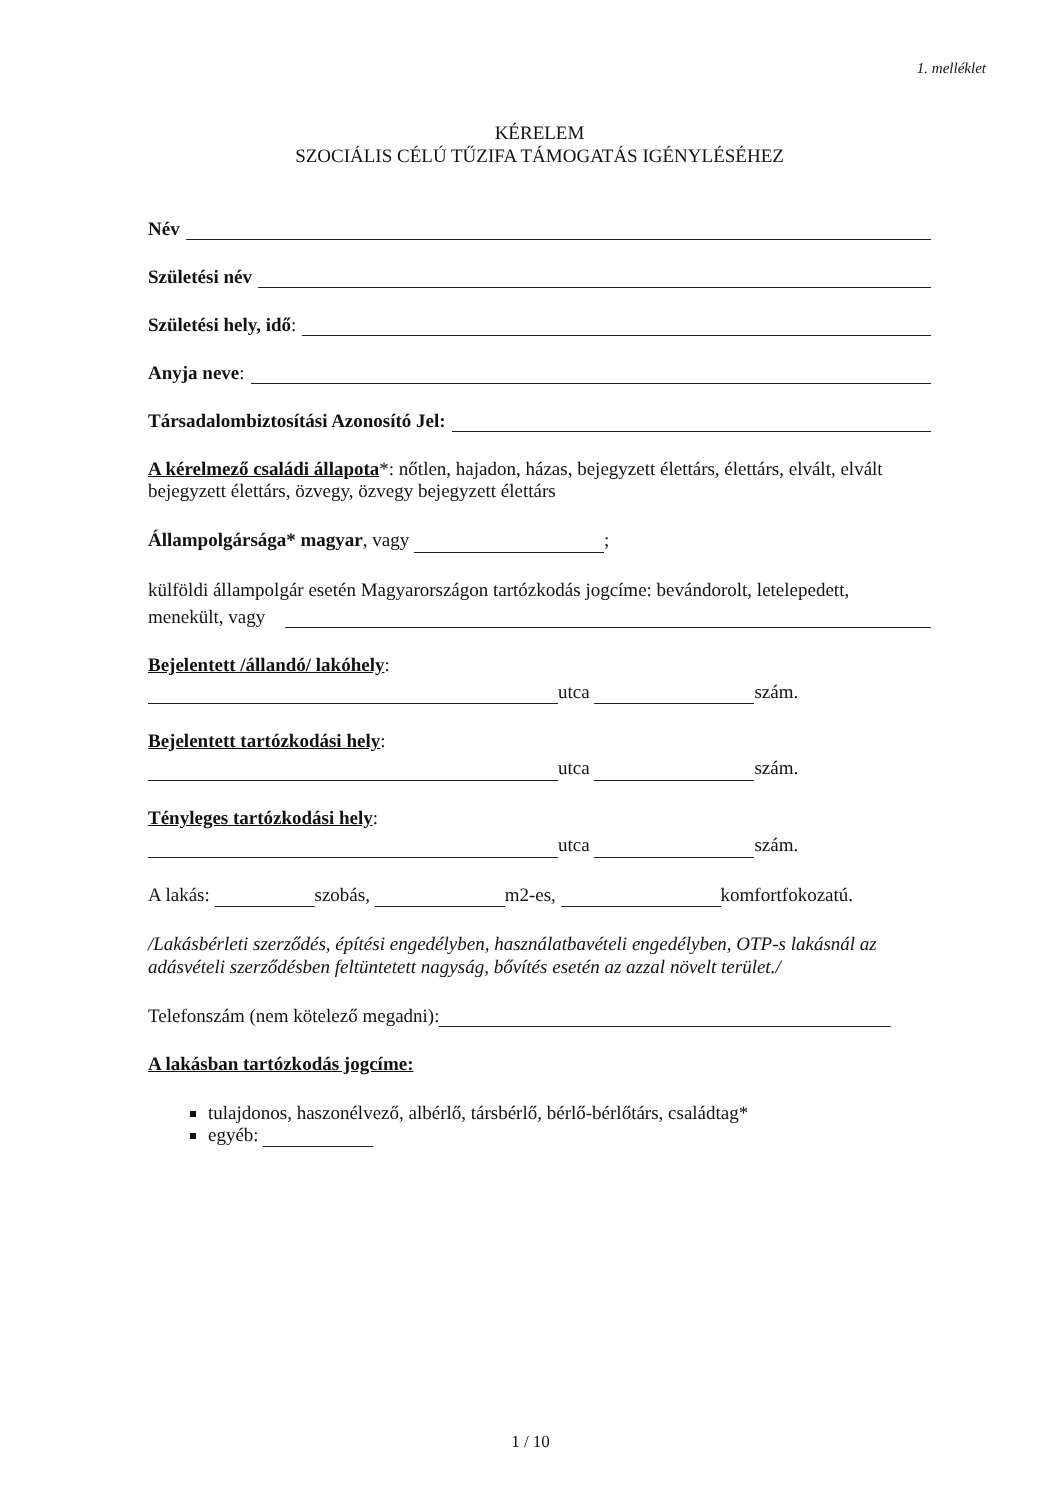1. melléklet
KÉRELEM
SZOCIÁLIS CÉLÚ TŰZIFA TÁMOGATÁS IGÉNYLÉSÉHEZ
Név
Születési név
Születési hely, idő:
Anyja neve:
Társadalombiztosítási Azonosító Jel:
A kérelmező családi állapota*: nőtlen, hajadon, házas, bejegyzett élettárs, élettárs, elvált, elvált bejegyzett élettárs, özvegy, özvegy bejegyzett élettárs
Állampolgársága* magyar, vagy ;
külföldi állampolgár esetén Magyarországon tartózkodás jogcíme: bevándorolt, letelepedett,
menekült, vagy
Bejelentett /állandó/ lakóhely:
utca szám.
Bejelentett tartózkodási hely:
utca szám.
Tényleges tartózkodási hely:
utca szám.
A lakás: szobás, m2-es, komfortfokozatú.
/Lakásbérleti szerződés, építési engedélyben, használatbavételi engedélyben, OTP-s lakásnál az adásvételi szerződésben feltüntetett nagyság, bővítés esetén az azzal növelt terület./
Telefonszám (nem kötelező megadni):
A lakásban tartózkodás jogcíme:
tulajdonos, haszonélvező, albérlő, társbérlő, bérlő-bérlőtárs, családtag*
egyéb:
1 / 10